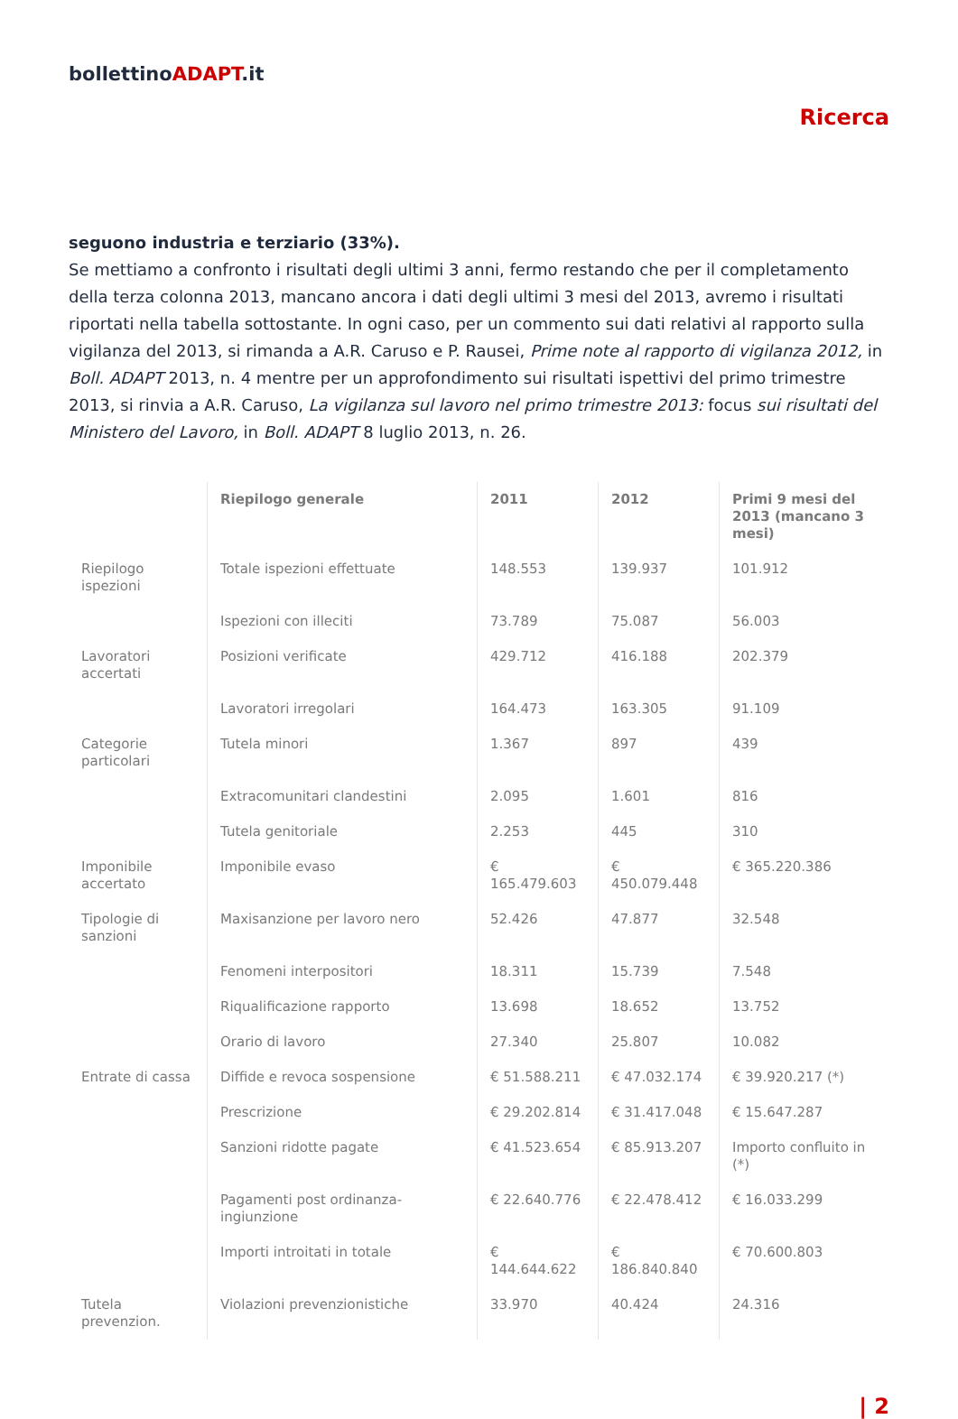bollettinoADAPT.it
Ricerca
seguono industria e terziario (33%).
Se mettiamo a confronto i risultati degli ultimi 3 anni, fermo restando che per il completamento della terza colonna 2013, mancano ancora i dati degli ultimi 3 mesi del 2013, avremo i risultati riportati nella tabella sottostante. In ogni caso, per un commento sui dati relativi al rapporto sulla vigilanza del 2013, si rimanda a A.R. Caruso e P. Rausei, Prime note al rapporto di vigilanza 2012, in Boll. ADAPT 2013, n. 4 mentre per un approfondimento sui risultati ispettivi del primo trimestre 2013, si rinvia a A.R. Caruso, La vigilanza sul lavoro nel primo trimestre 2013: focus sui risultati del Ministero del Lavoro, in Boll. ADAPT 8 luglio 2013, n. 26.
| | Riepilogo generale | 2011 | 2012 | Primi 9 mesi del 2013 (mancano 3 mesi) |
| --- | --- | --- | --- | --- |
| Riepilogo ispezioni | Totale ispezioni effettuate | 148.553 | 139.937 | 101.912 |
| | Ispezioni con illeciti | 73.789 | 75.087 | 56.003 |
| Lavoratori accertati | Posizioni verificate | 429.712 | 416.188 | 202.379 |
| | Lavoratori irregolari | 164.473 | 163.305 | 91.109 |
| Categorie particolari | Tutela minori | 1.367 | 897 | 439 |
| | Extracomunitari clandestini | 2.095 | 1.601 | 816 |
| | Tutela genitoriale | 2.253 | 445 | 310 |
| Imponibile accertato | Imponibile evaso | € 165.479.603 | € 450.079.448 | € 365.220.386 |
| Tipologie di sanzioni | Maxisanzione per lavoro nero | 52.426 | 47.877 | 32.548 |
| | Fenomeni interpositori | 18.311 | 15.739 | 7.548 |
| | Riqualificazione rapporto | 13.698 | 18.652 | 13.752 |
| | Orario di lavoro | 27.340 | 25.807 | 10.082 |
| Entrate di cassa | Diffide e revoca sospensione | € 51.588.211 | € 47.032.174 | € 39.920.217 (*) |
| | Prescrizione | € 29.202.814 | € 31.417.048 | € 15.647.287 |
| | Sanzioni ridotte pagate | € 41.523.654 | € 85.913.207 | Importo confluito in (*) |
| | Pagamenti post ordinanza-ingiunzione | € 22.640.776 | € 22.478.412 | € 16.033.299 |
| | Importi introitati in totale | € 144.644.622 | € 186.840.840 | € 70.600.803 |
| Tutela prevenzion. | Violazioni prevenzionistiche | 33.970 | 40.424 | 24.316 |
| 2